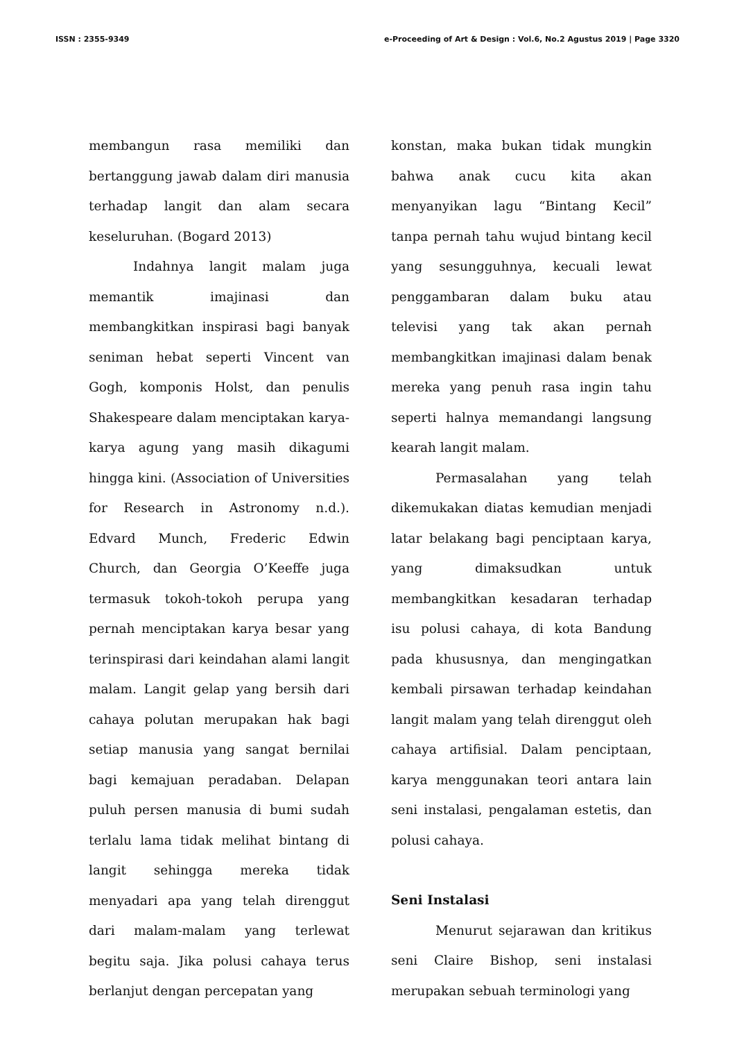ISSN : 2355-9349 e-Proceeding of Art & Design : Vol.6, No.2 Agustus 2019 | Page 3320
membangun rasa memiliki dan bertanggung jawab dalam diri manusia terhadap langit dan alam secara keseluruhan. (Bogard 2013)
Indahnya langit malam juga memantik imajinasi dan membangkitkan inspirasi bagi banyak seniman hebat seperti Vincent van Gogh, komponis Holst, dan penulis Shakespeare dalam menciptakan karya-karya agung yang masih dikagumi hingga kini. (Association of Universities for Research in Astronomy n.d.). Edvard Munch, Frederic Edwin Church, dan Georgia O’Keeffe juga termasuk tokoh-tokoh perupa yang pernah menciptakan karya besar yang terinspirasi dari keindahan alami langit malam. Langit gelap yang bersih dari cahaya polutan merupakan hak bagi setiap manusia yang sangat bernilai bagi kemajuan peradaban. Delapan puluh persen manusia di bumi sudah terlalu lama tidak melihat bintang di langit sehingga mereka tidak menyadari apa yang telah direnggut dari malam-malam yang terlewat begitu saja. Jika polusi cahaya terus berlanjut dengan percepatan yang
konstan, maka bukan tidak mungkin bahwa anak cucu kita akan menyanyikan lagu “Bintang Kecil” tanpa pernah tahu wujud bintang kecil yang sesungguhnya, kecuali lewat penggambaran dalam buku atau televisi yang tak akan pernah membangkitkan imajinasi dalam benak mereka yang penuh rasa ingin tahu seperti halnya memandangi langsung kearah langit malam.
Permasalahan yang telah dikemukakan diatas kemudian menjadi latar belakang bagi penciptaan karya, yang dimaksudkan untuk membangkitkan kesadaran terhadap isu polusi cahaya, di kota Bandung pada khususnya, dan mengingatkan kembali pirsawan terhadap keindahan langit malam yang telah direnggut oleh cahaya artifisial. Dalam penciptaan, karya menggunakan teori antara lain seni instalasi, pengalaman estetis, dan polusi cahaya.
Seni Instalasi
Menurut sejarawan dan kritikus seni Claire Bishop, seni instalasi merupakan sebuah terminologi yang